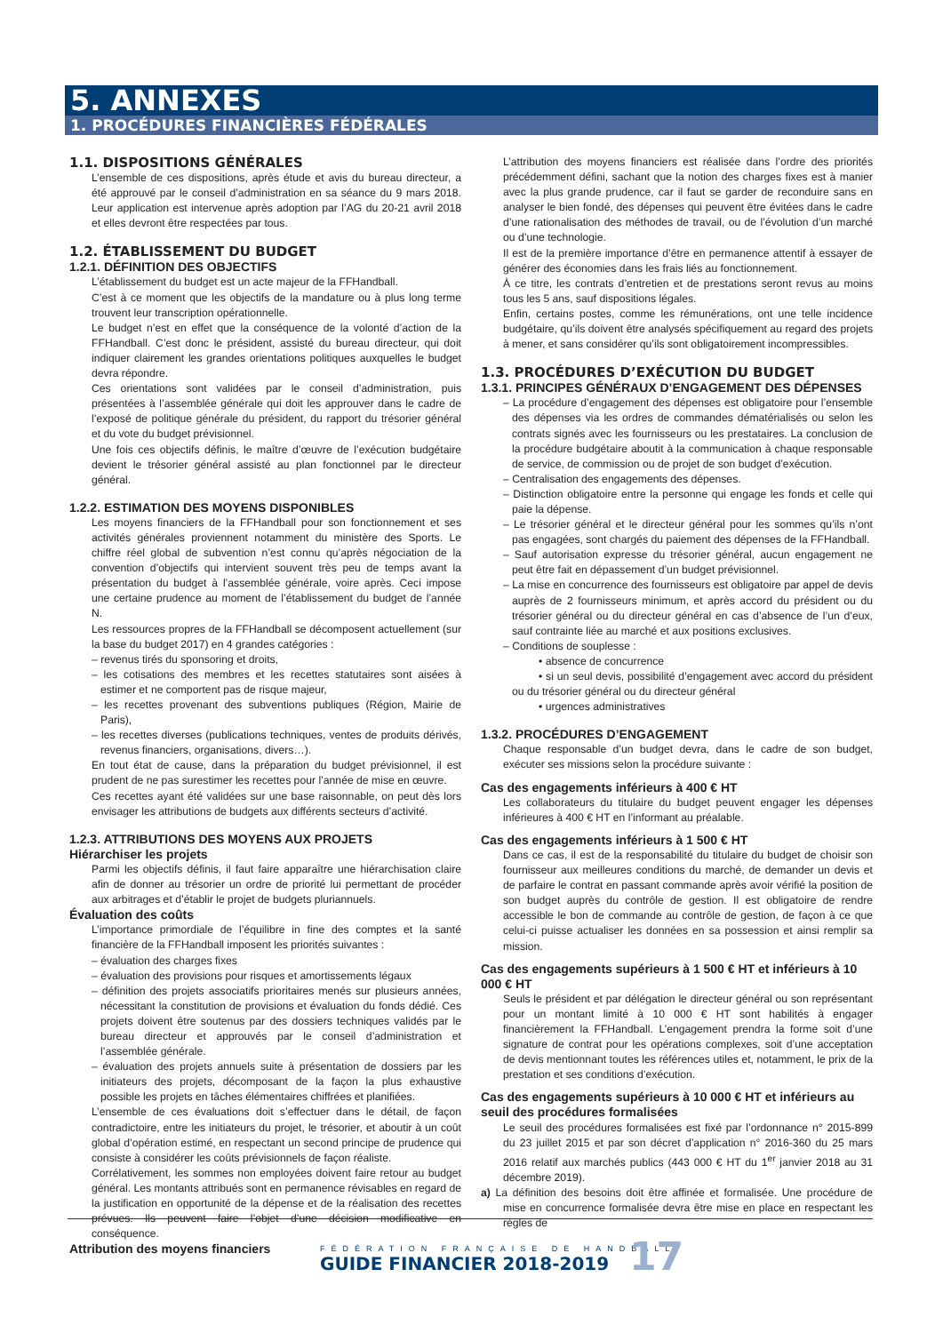5. ANNEXES
1. PROCÉDURES FINANCIÈRES FÉDÉRALES
1.1. DISPOSITIONS GÉNÉRALES
L’ensemble de ces dispositions, après étude et avis du bureau directeur, a été approuvé par le conseil d’administration en sa séance du 9 mars 2018. Leur application est intervenue après adoption par l’AG du 20-21 avril 2018 et elles devront être respectées par tous.
1.2. ÉTABLISSEMENT DU BUDGET
1.2.1. DÉFINITION DES OBJECTIFS
L’établissement du budget est un acte majeur de la FFHandball.
C’est à ce moment que les objectifs de la mandature ou à plus long terme trouvent leur transcription opérationnelle.
Le budget n’est en effet que la conséquence de la volonté d’action de la FFHandball. C’est donc le président, assisté du bureau directeur, qui doit indiquer clairement les grandes orientations politiques auxquelles le budget devra répondre.
Ces orientations sont validées par le conseil d’administration, puis présentées à l’assemblée générale qui doit les approuver dans le cadre de l’exposé de politique générale du président, du rapport du trésorier général et du vote du budget prévisionnel.
Une fois ces objectifs définis, le maître d’œuvre de l’exécution budgétaire devient le trésorier général assisté au plan fonctionnel par le directeur général.
1.2.2. ESTIMATION DES MOYENS DISPONIBLES
Les moyens financiers de la FFHandball pour son fonctionnement et ses activités générales proviennent notamment du ministère des Sports. Le chiffre réel global de subvention n’est connu qu’après négociation de la convention d’objectifs qui intervient souvent très peu de temps avant la présentation du budget à l’assemblée générale, voire après. Ceci impose une certaine prudence au moment de l’établissement du budget de l’année N.
Les ressources propres de la FFHandball se décomposent actuellement (sur la base du budget 2017) en 4 grandes catégories :
– revenus tirés du sponsoring et droits,
– les cotisations des membres et les recettes statutaires sont aisées à estimer et ne comportent pas de risque majeur,
– les recettes provenant des subventions publiques (Région, Mairie de Paris),
– les recettes diverses (publications techniques, ventes de produits dérivés, revenus financiers, organisations, divers…).
En tout état de cause, dans la préparation du budget prévisionnel, il est prudent de ne pas surestimer les recettes pour l’année de mise en œuvre.
Ces recettes ayant été validées sur une base raisonnable, on peut dès lors envisager les attributions de budgets aux différents secteurs d’activité.
1.2.3. ATTRIBUTIONS DES MOYENS AUX PROJETS
Hiérarchiser les projets
Parmi les objectifs définis, il faut faire apparaître une hiérarchisation claire afin de donner au trésorier un ordre de priorité lui permettant de procéder aux arbitrages et d’établir le projet de budgets pluriannuels.
Évaluation des coûts
L’importance primordiale de l’équilibre in fine des comptes et la santé financière de la FFHandball imposent les priorités suivantes :
– évaluation des charges fixes
– évaluation des provisions pour risques et amortissements légaux
– définition des projets associatifs prioritaires menés sur plusieurs années, nécessitant la constitution de provisions et évaluation du fonds dédié. Ces projets doivent être soutenus par des dossiers techniques validés par le bureau directeur et approuvés par le conseil d’administration et l’assemblée générale.
– évaluation des projets annuels suite à présentation de dossiers par les initiateurs des projets, décomposant de la façon la plus exhaustive possible les projets en tâches élémentaires chiffrées et planifiées.
L’ensemble de ces évaluations doit s’effectuer dans le détail, de façon contradictoire, entre les initiateurs du projet, le trésorier, et aboutir à un coût global d’opération estimé, en respectant un second principe de prudence qui consiste à considérer les coûts prévisionnels de façon réaliste.
Corrélativement, les sommes non employées doivent faire retour au budget général. Les montants attribués sont en permanence révisables en regard de la justification en opportunité de la dépense et de la réalisation des recettes prévues. Ils peuvent faire l’objet d’une décision modificative en conséquence.
Attribution des moyens financiers
L’attribution des moyens financiers est réalisée dans l’ordre des priorités précédemment défini, sachant que la notion des charges fixes est à manier avec la plus grande prudence, car il faut se garder de reconduire sans en analyser le bien fondé, des dépenses qui peuvent être évitées dans le cadre d’une rationalisation des méthodes de travail, ou de l’évolution d’un marché ou d’une technologie.
Il est de la première importance d’être en permanence attentif à essayer de générer des économies dans les frais liés au fonctionnement.
À ce titre, les contrats d’entretien et de prestations seront revus au moins tous les 5 ans, sauf dispositions légales.
Enfin, certains postes, comme les rémunérations, ont une telle incidence budgétaire, qu’ils doivent être analysés spécifiquement au regard des projets à mener, et sans considérer qu’ils sont obligatoirement incompressibles.
1.3. PROCÉDURES D’EXÉCUTION DU BUDGET
1.3.1. PRINCIPES GÉNÉRAUX D’ENGAGEMENT DES DÉPENSES
– La procédure d’engagement des dépenses est obligatoire pour l’ensemble des dépenses via les ordres de commandes dématérialisés ou selon les contrats signés avec les fournisseurs ou les prestataires. La conclusion de la procédure budgétaire aboutit à la communication à chaque responsable de service, de commission ou de projet de son budget d’exécution.
– Centralisation des engagements des dépenses.
– Distinction obligatoire entre la personne qui engage les fonds et celle qui paie la dépense.
– Le trésorier général et le directeur général pour les sommes qu’ils n’ont pas engagées, sont chargés du paiement des dépenses de la FFHandball.
– Sauf autorisation expresse du trésorier général, aucun engagement ne peut être fait en dépassement d’un budget prévisionnel.
– La mise en concurrence des fournisseurs est obligatoire par appel de devis auprès de 2 fournisseurs minimum, et après accord du président ou du trésorier général ou du directeur général en cas d’absence de l’un d’eux, sauf contrainte liée au marché et aux positions exclusives.
– Conditions de souplesse :
• absence de concurrence
• si un seul devis, possibilité d’engagement avec accord du président ou du trésorier général ou du directeur général
• urgences administratives
1.3.2. PROCÉDURES D’ENGAGEMENT
Chaque responsable d’un budget devra, dans le cadre de son budget, exécuter ses missions selon la procédure suivante :
Cas des engagements inférieurs à 400 € HT
Les collaborateurs du titulaire du budget peuvent engager les dépenses inférieures à 400 € HT en l’informant au préalable.
Cas des engagements inférieurs à 1 500 € HT
Dans ce cas, il est de la responsabilité du titulaire du budget de choisir son fournisseur aux meilleures conditions du marché, de demander un devis et de parfaire le contrat en passant commande après avoir vérifié la position de son budget auprès du contrôle de gestion. Il est obligatoire de rendre accessible le bon de commande au contrôle de gestion, de façon à ce que celui-ci puisse actualiser les données en sa possession et ainsi remplir sa mission.
Cas des engagements supérieurs à 1 500 € HT et inférieurs à 10 000 € HT
Seuls le président et par délégation le directeur général ou son représentant pour un montant limité à 10 000 € HT sont habilités à engager financièrement la FFHandball. L’engagement prendra la forme soit d’une signature de contrat pour les opérations complexes, soit d’une acceptation de devis mentionnant toutes les références utiles et, notamment, le prix de la prestation et ses conditions d’exécution.
Cas des engagements supérieurs à 10 000 € HT et inférieurs au seuil des procédures formalisées
Le seuil des procédures formalisées est fixé par l’ordonnance n° 2015-899 du 23 juillet 2015 et par son décret d’application n° 2016-360 du 25 mars 2016 relatif aux marchés publics (443 000 € HT du 1<sup>er</sup> janvier 2018 au 31 décembre 2019).
a) La définition des besoins doit être affinée et formalisée. Une procédure de mise en concurrence formalisée devra être mise en place en respectant les règles de
FÉDÉRATION FRANÇAISE DE HANDBALL
GUIDE FINANCIER 2018-2019
17